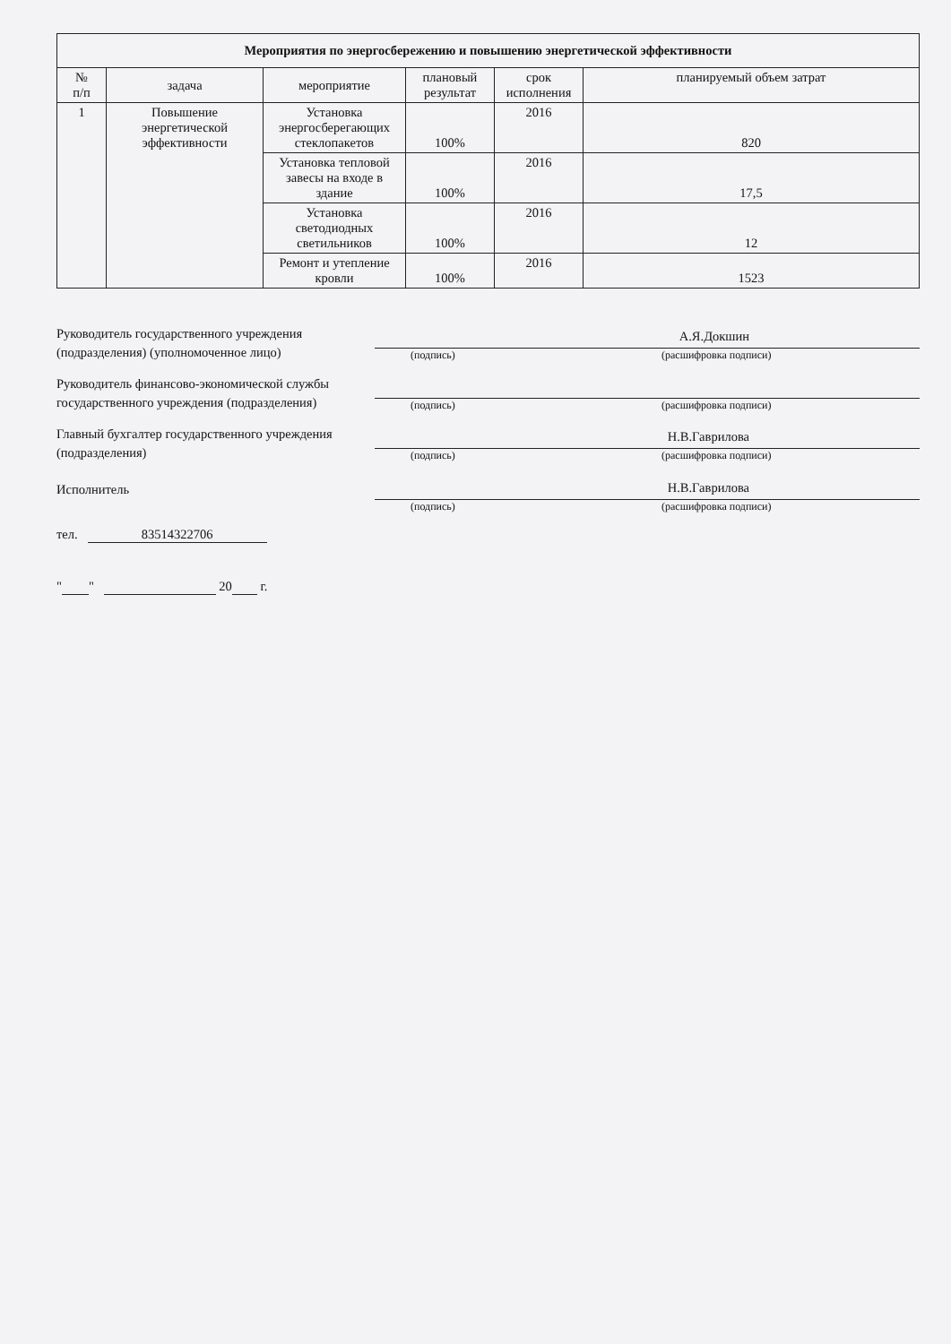| Мероприятия по энергосбережению и повышению энергетической эффективности | | | | | |
| --- | --- | --- | --- | --- | --- |
| № п/п | задача | мероприятие | плановый результат | срок исполнения | планируемый объем затрат |
| 1 | Повышение энергетической эффективности | Установка энергосберегающих стеклопакетов | 100% | 2016 | 820 |
| | | Установка тепловой завесы на входе в здание | 100% | 2016 | 17,5 |
| | | Установка светодиодных светильников | 100% | 2016 | 12 |
| | | Ремонт и утепление кровли | 100% | 2016 | 1523 |
Руководитель государственного учреждения (подразделения) (уполномоченное лицо)
А.Я.Докшин
(подпись) (расшифровка подписи)
Руководитель финансово-экономической службы государственного учреждения (подразделения)
(подпись) (расшифровка подписи)
Главный бухгалтер государственного учреждения (подразделения)
Н.В.Гаврилова
(подпись) (расшифровка подписи)
Исполнитель
Н.В.Гаврилова
(подпись) (расшифровка подписи)
тел. 83514322706
" " 20 г.